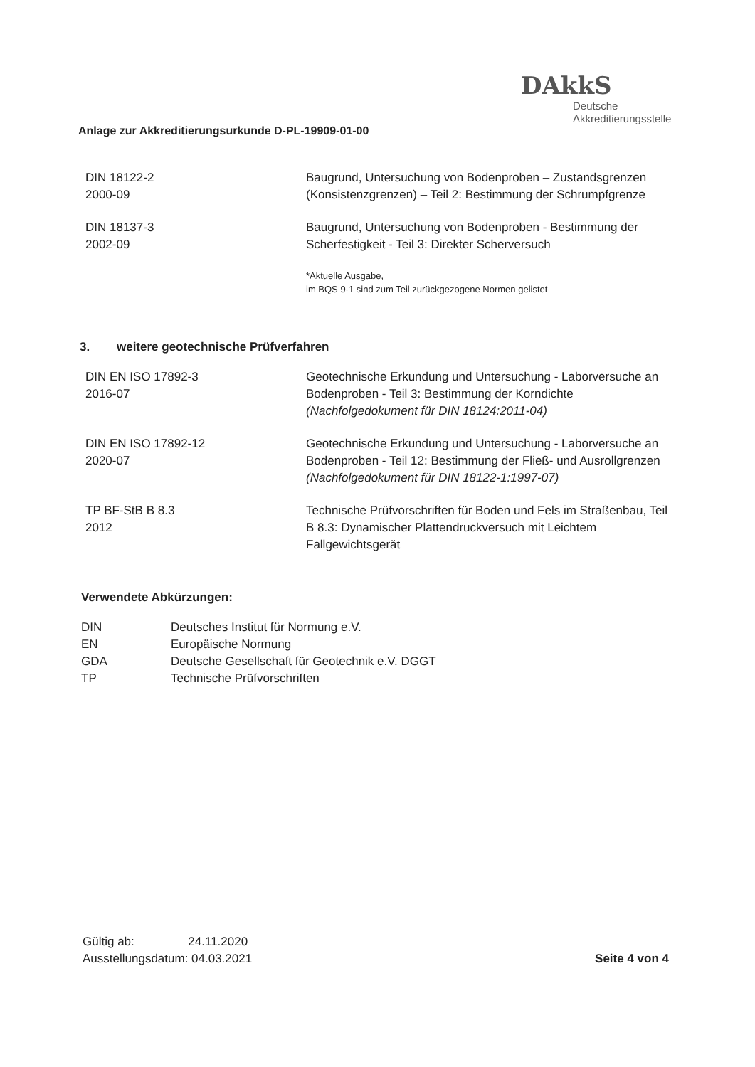DAkkS
Deutsche
Akkreditierungsstelle
Anlage zur Akkreditierungsurkunde D-PL-19909-01-00
| DIN 18122-2 2000-09 | Baugrund, Untersuchung von Bodenproben – Zustandsgrenzen (Konsistenzgrenzen) – Teil 2: Bestimmung der Schrumpfgrenze |
| DIN 18137-3 2002-09 | Baugrund, Untersuchung von Bodenproben - Bestimmung der Scherfestigkeit - Teil 3: Direkter Scherversuch |
| | *Aktuelle Ausgabe, im BQS 9-1 sind zum Teil zurückgezogene Normen gelistet |
3. weitere geotechnische Prüfverfahren
| DIN EN ISO 17892-3 2016-07 | Geotechnische Erkundung und Untersuchung - Laborversuche an Bodenproben - Teil 3: Bestimmung der Korndichte (Nachfolgedokument für DIN 18124:2011-04) |
| DIN EN ISO 17892-12 2020-07 | Geotechnische Erkundung und Untersuchung - Laborversuche an Bodenproben - Teil 12: Bestimmung der Fließ- und Ausrollgrenzen (Nachfolgedokument für DIN 18122-1:1997-07) |
| TP BF-StB B 8.3 2012 | Technische Prüfvorschriften für Boden und Fels im Straßenbau, Teil B 8.3: Dynamischer Plattendruckversuch mit Leichtem Fallgewichtsgerät |
Verwendete Abkürzungen:
| DIN | Deutsches Institut für Normung e.V. |
| EN | Europäische Normung |
| GDA | Deutsche Gesellschaft für Geotechnik e.V. DGGT |
| TP | Technische Prüfvorschriften |
Gültig ab: 24.11.2020
Ausstellungsdatum: 04.03.2021
Seite 4 von 4